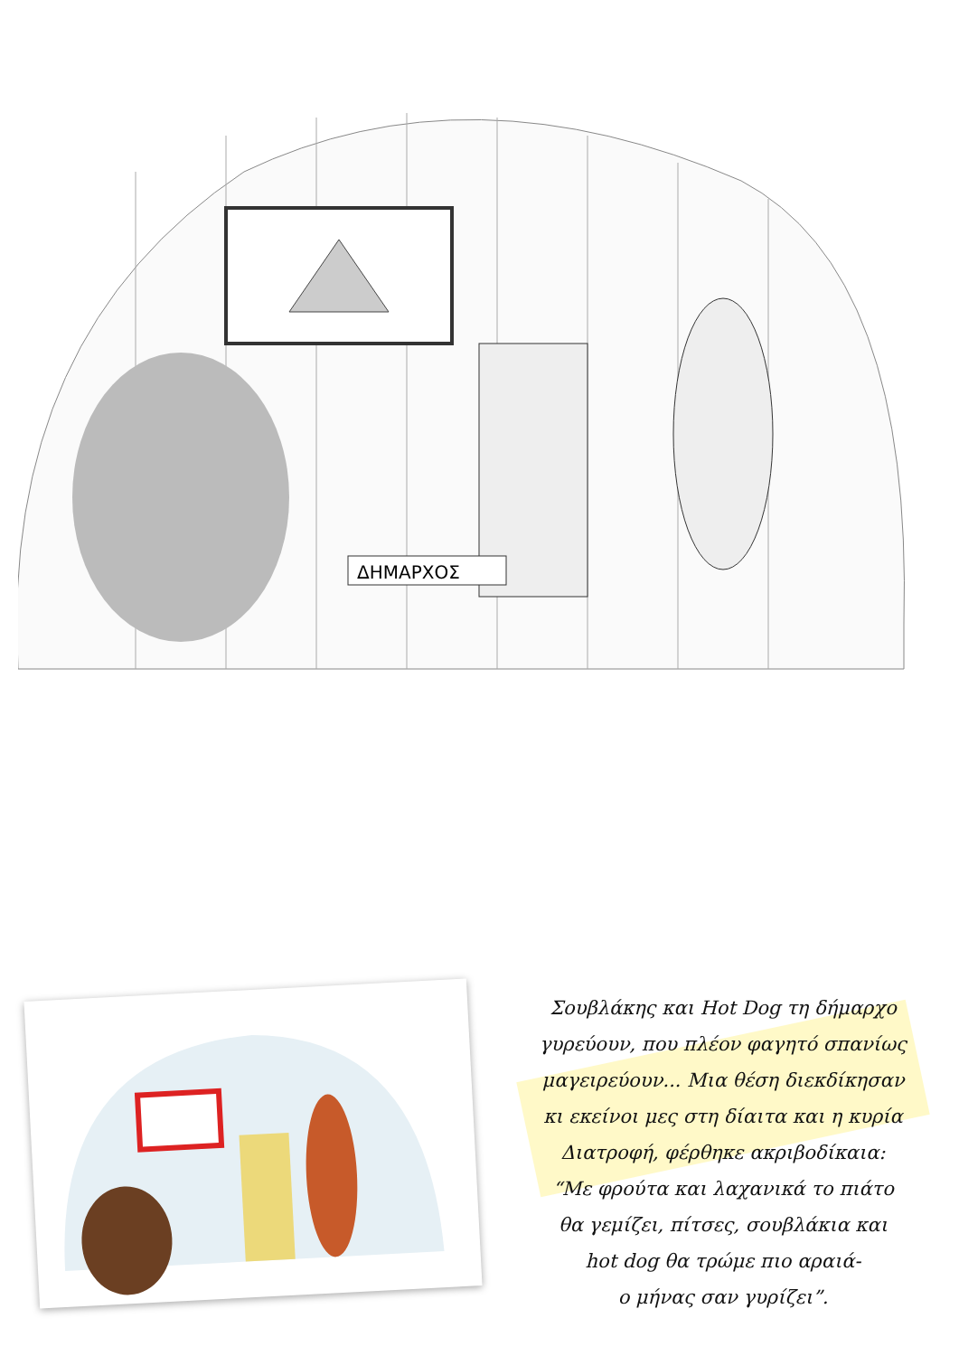ΔΗΜΑΡΧΟΣ
Σουβλάκης και Hot Dog τη δήμαρχο
γυρεύουν, που πλέον φαγητό σπανίως
μαγειρεύουν... Μια θέση διεκδίκησαν
κι εκείνοι μες στη δίαιτα και η κυρία
Διατροφή, φέρθηκε ακριβοδίκαια:
“Με φρούτα και λαχανικά το πιάτο
θα γεμίζει, πίτσες, σουβλάκια και
hot dog θα τρώμε πιο αραιά-
ο μήνας σαν γυρίζει”.